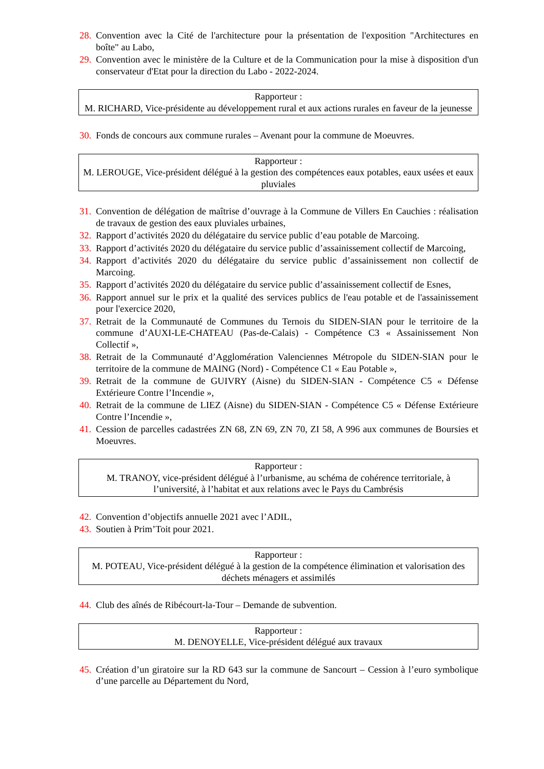28. Convention avec la Cité de l'architecture pour la présentation de l'exposition "Architectures en boîte" au Labo,
29. Convention avec le ministère de la Culture et de la Communication pour la mise à disposition d'un conservateur d'Etat pour la direction du Labo - 2022-2024.
Rapporteur :
M. RICHARD, Vice-présidente au développement rural et aux actions rurales en faveur de la jeunesse
30. Fonds de concours aux commune rurales – Avenant pour la commune de Moeuvres.
Rapporteur :
M. LEROUGE, Vice-président délégué à la gestion des compétences eaux potables, eaux usées et eaux pluviales
31. Convention de délégation de maîtrise d’ouvrage à la Commune de Villers En Cauchies : réalisation de travaux de gestion des eaux pluviales urbaines,
32. Rapport d’activités 2020 du délégataire du service public d’eau potable de Marcoing.
33. Rapport d’activités 2020 du délégataire du service public d’assainissement collectif de Marcoing,
34. Rapport d’activités 2020 du délégataire du service public d’assainissement non collectif de Marcoing.
35. Rapport d’activités 2020 du délégataire du service public d’assainissement collectif de Esnes,
36. Rapport annuel sur le prix et la qualité des services publics de l'eau potable et de l'assainissement pour l'exercice 2020,
37. Retrait de la Communauté de Communes du Ternois du SIDEN-SIAN pour le territoire de la commune d’AUXI-LE-CHATEAU (Pas-de-Calais) - Compétence C3 « Assainissement Non Collectif »,
38. Retrait de la Communauté d’Agglomération Valenciennes Métropole du SIDEN-SIAN pour le territoire de la commune de MAING (Nord) - Compétence C1 « Eau Potable »,
39. Retrait de la commune de GUIVRY (Aisne) du SIDEN-SIAN - Compétence C5 « Défense Extérieure Contre l’Incendie »,
40. Retrait de la commune de LIEZ (Aisne) du SIDEN-SIAN - Compétence C5 « Défense Extérieure Contre l’Incendie »,
41. Cession de parcelles cadastrées ZN 68, ZN 69, ZN 70, ZI 58, A 996 aux communes de Boursies et Moeuvres.
Rapporteur :
M. TRANOY, vice-président délégué à l’urbanisme, au schéma de cohérence territoriale, à l’université, à l’habitat et aux relations avec le Pays du Cambrésis
42. Convention d’objectifs annuelle 2021 avec l’ADIL,
43. Soutien à Prim’Toit pour 2021.
Rapporteur :
M. POTEAU, Vice-président délégué à la gestion de la compétence élimination et valorisation des déchets ménagers et assimilés
44. Club des aînés de Ribécourt-la-Tour – Demande de subvention.
Rapporteur :
M. DENOYELLE, Vice-président délégué aux travaux
45. Création d’un giratoire sur la RD 643 sur la commune de Sancourt – Cession à l’euro symbolique d’une parcelle au Département du Nord,